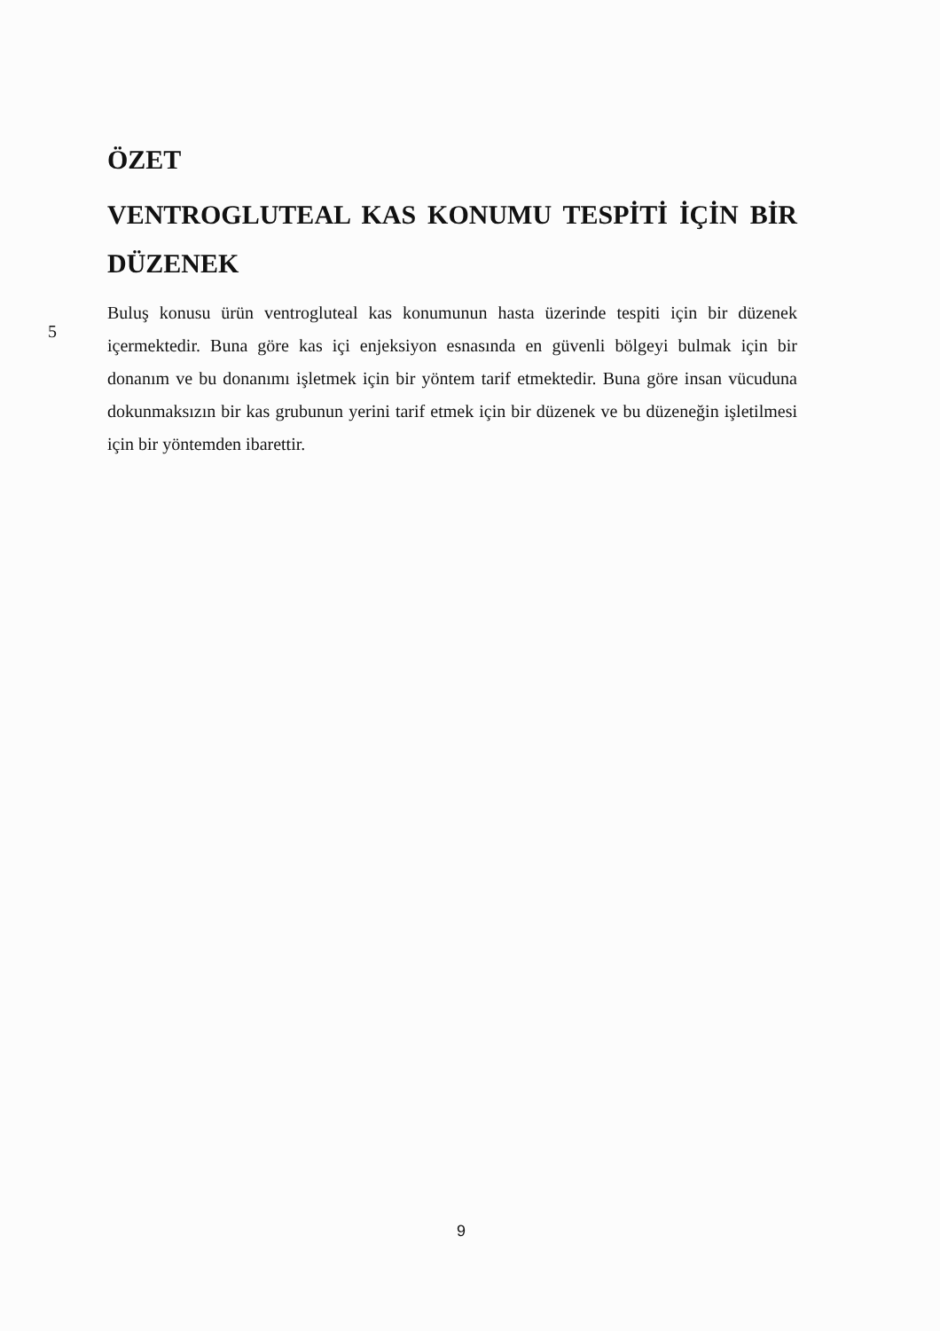ÖZET
VENTROGLUTEAL KAS KONUMU TESPİTİ İÇİN BİR DÜZENEK
Buluş konusu ürün ventrogluteal kas konumunun hasta üzerinde tespiti için bir düzenek içermektedir. Buna göre kas içi enjeksiyon esnasında en güvenli bölgeyi bulmak için bir donanım ve bu donanımı işletmek için bir yöntem tarif etmektedir. Buna göre insan vücuduna dokunmaksızın bir kas grubunun yerini tarif etmek için bir düzenek ve bu düzeneğin işletilmesi için bir yöntemden ibarettir.
5
9